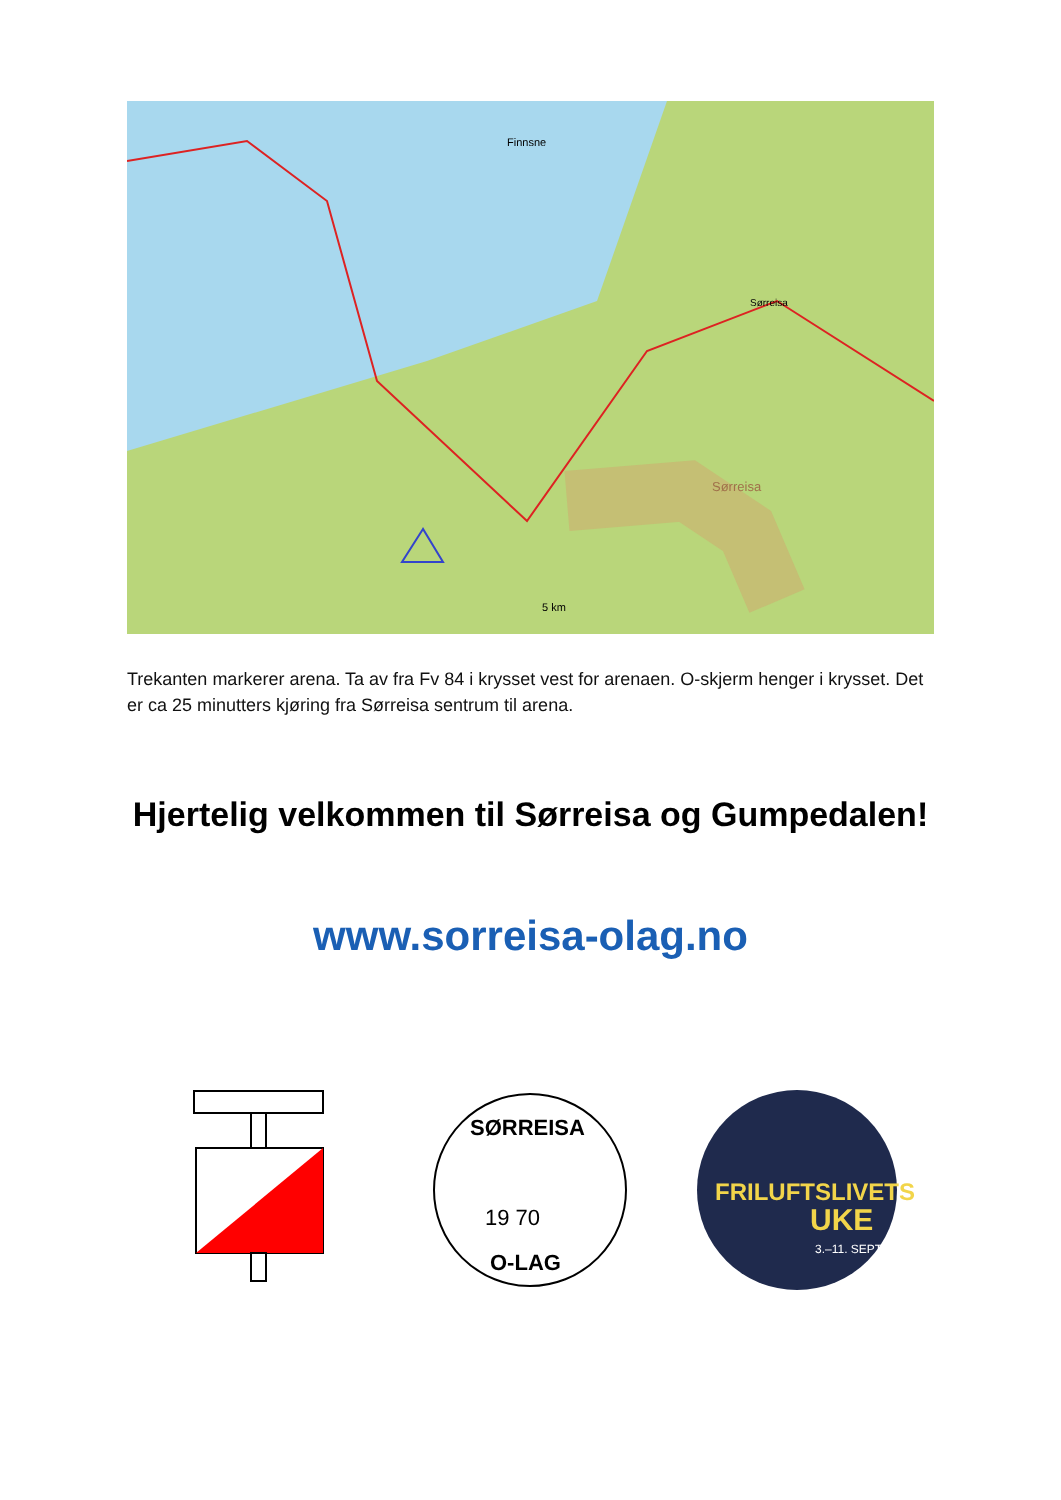Finnsne
5 km
Sørreisa
Sørreisa
Trekanten markerer arena. Ta av fra Fv 84 i krysset vest for arenaen. O-skjerm henger i krysset. Det er ca 25 minutters kjøring fra Sørreisa sentrum til arena.
Hjertelig velkommen til Sørreisa og Gumpedalen!
www.sorreisa-olag.no
SØRREISA
19 70
O-LAG
FRILUFTSLIVETS
UKE
3.–11. SEPT